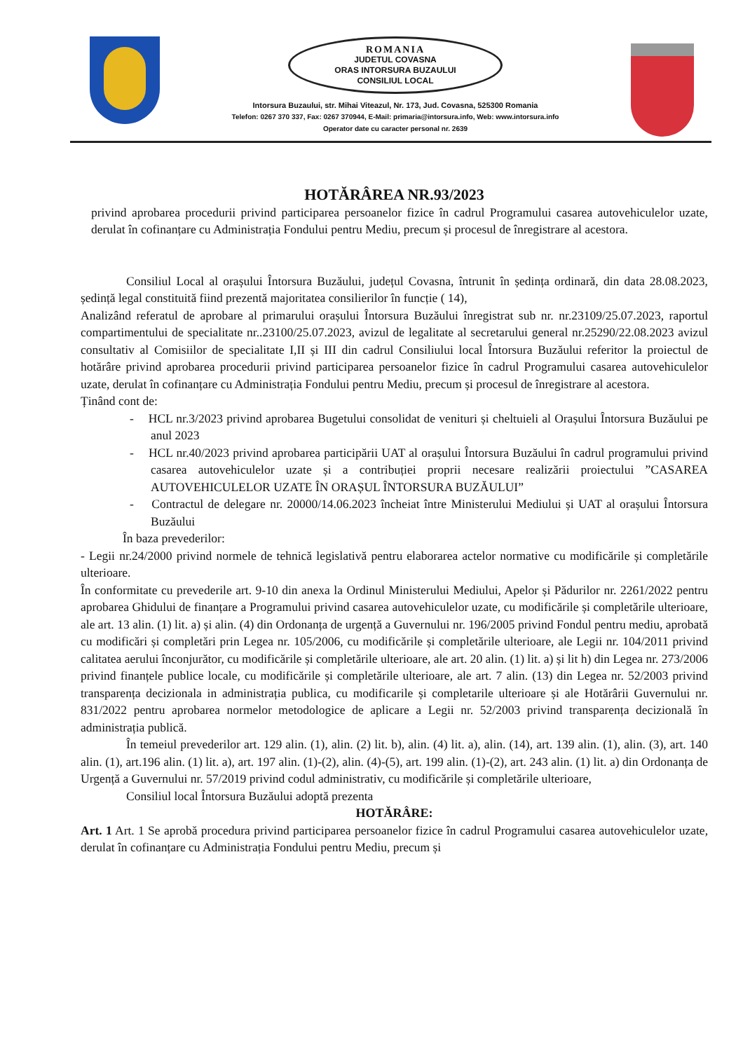ROMANIA
JUDETUL COVASNA
ORAS INTORSURA BUZAULUI
CONSILIUL LOCAL
Intorsura Buzaului, str. Mihai Viteazul, Nr. 173, Jud. Covasna, 525300 Romania
Telefon: 0267 370 337, Fax: 0267 370944, E-Mail: primaria@intorsura.info, Web: www.intorsura.info
Operator date cu caracter personal nr. 2639
HOTĂRÂREA NR.93/2023
privind aprobarea procedurii privind participarea persoanelor fizice în cadrul Programului casarea autovehiculelor uzate, derulat în cofinanțare cu Administrația Fondului pentru Mediu, precum și procesul de înregistrare al acestora.
Consiliul Local al orașului Întorsura Buzăului, județul Covasna, întrunit în ședința ordinară, din data 28.08.2023, ședință legal constituită fiind prezentă majoritatea consilierilor în funcție ( 14),
Analizând referatul de aprobare al primarului orașului Întorsura Buzăului înregistrat sub nr. nr.23109/25.07.2023, raportul compartimentului de specialitate nr..23100/25.07.2023, avizul de legalitate al secretarului general nr.25290/22.08.2023 avizul consultativ al Comisiilor de specialitate I,II și III din cadrul Consiliului local Întorsura Buzăului referitor la proiectul de hotărâre privind aprobarea procedurii privind participarea persoanelor fizice în cadrul Programului casarea autovehiculelor uzate, derulat în cofinanțare cu Administrația Fondului pentru Mediu, precum și procesul de înregistrare al acestora.
Ținând cont de:
- HCL nr.3/2023 privind aprobarea Bugetului consolidat de venituri și cheltuieli al Orașului Întorsura Buzăului pe anul 2023
- HCL nr.40/2023 privind aprobarea participării UAT al orașului Întorsura Buzăului în cadrul programului privind casarea autovehiculelor uzate și a contribuției proprii necesare realizării proiectului ”CASAREA AUTOVEHICULELOR UZATE ÎN ORAȘUL ÎNTORSURA BUZĂULUI”
- Contractul de delegare nr. 20000/14.06.2023 încheiat între Ministerului Mediului și UAT al orașului Întorsura Buzăului
În baza prevederilor:
- Legii nr.24/2000 privind normele de tehnică legislativă pentru elaborarea actelor normative cu modificările și completările ulterioare.
În conformitate cu prevederile art. 9-10 din anexa la Ordinul Ministerului Mediului, Apelor și Pădurilor nr. 2261/2022 pentru aprobarea Ghidului de finanțare a Programului privind casarea autovehiculelor uzate, cu modificările și completările ulterioare, ale art. 13 alin. (1) lit. a) și alin. (4) din Ordonanța de urgență a Guvernului nr. 196/2005 privind Fondul pentru mediu, aprobată cu modificări și completări prin Legea nr. 105/2006, cu modificările și completările ulterioare, ale Legii nr. 104/2011 privind calitatea aerului înconjurător, cu modificările și completările ulterioare, ale art. 20 alin. (1) lit. a) și lit h) din Legea nr. 273/2006 privind finanțele publice locale, cu modificările și completările ulterioare, ale art. 7 alin. (13) din Legea nr. 52/2003 privind transparența decizionala in administrația publica, cu modificarile și completarile ulterioare și ale Hotărârii Guvernului nr. 831/2022 pentru aprobarea normelor metodologice de aplicare a Legii nr. 52/2003 privind transparența decizională în administrația publică.
În temeiul prevederilor art. 129 alin. (1), alin. (2) lit. b), alin. (4) lit. a), alin. (14), art. 139 alin. (1), alin. (3), art. 140 alin. (1), art.196 alin. (1) lit. a), art. 197 alin. (1)-(2), alin. (4)-(5), art. 199 alin. (1)-(2), art. 243 alin. (1) lit. a) din Ordonanța de Urgență a Guvernului nr. 57/2019 privind codul administrativ, cu modificările și completările ulterioare,
Consiliul local Întorsura Buzăului adoptă prezenta
HOTĂRÂRE:
Art. 1 Art. 1 Se aprobă procedura privind participarea persoanelor fizice în cadrul Programului casarea autovehiculelor uzate, derulat în cofinanțare cu Administrația Fondului pentru Mediu, precum și